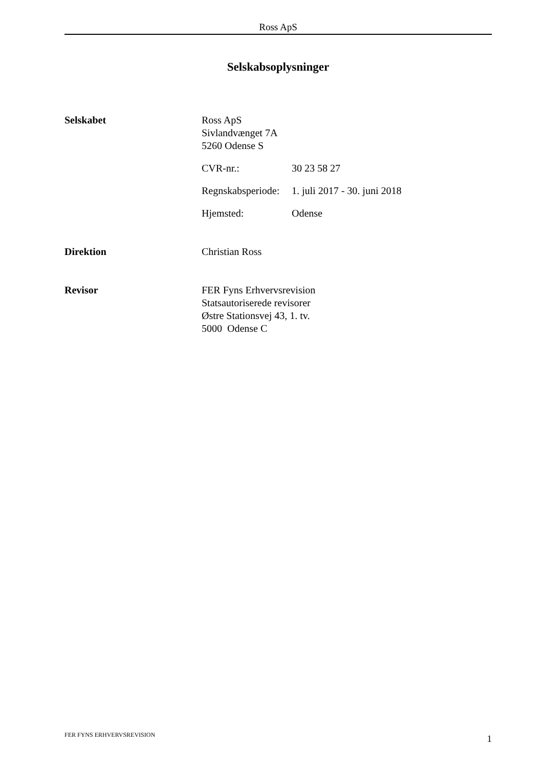Ross ApS
Selskabsoplysninger
Selskabet Ross ApS
Sivlandvænget 7A
5260 Odense S
CVR-nr.: 30 23 58 27
Regnskabsperiode: 1. juli 2017 - 30. juni 2018
Hjemsted: Odense
Direktion Christian Ross
Revisor FER Fyns Erhvervsrevision
Statsautoriserede revisorer
Østre Stationsvej 43, 1. tv.
5000 Odense C
FER FYNS ERHVERVSREVISION 1